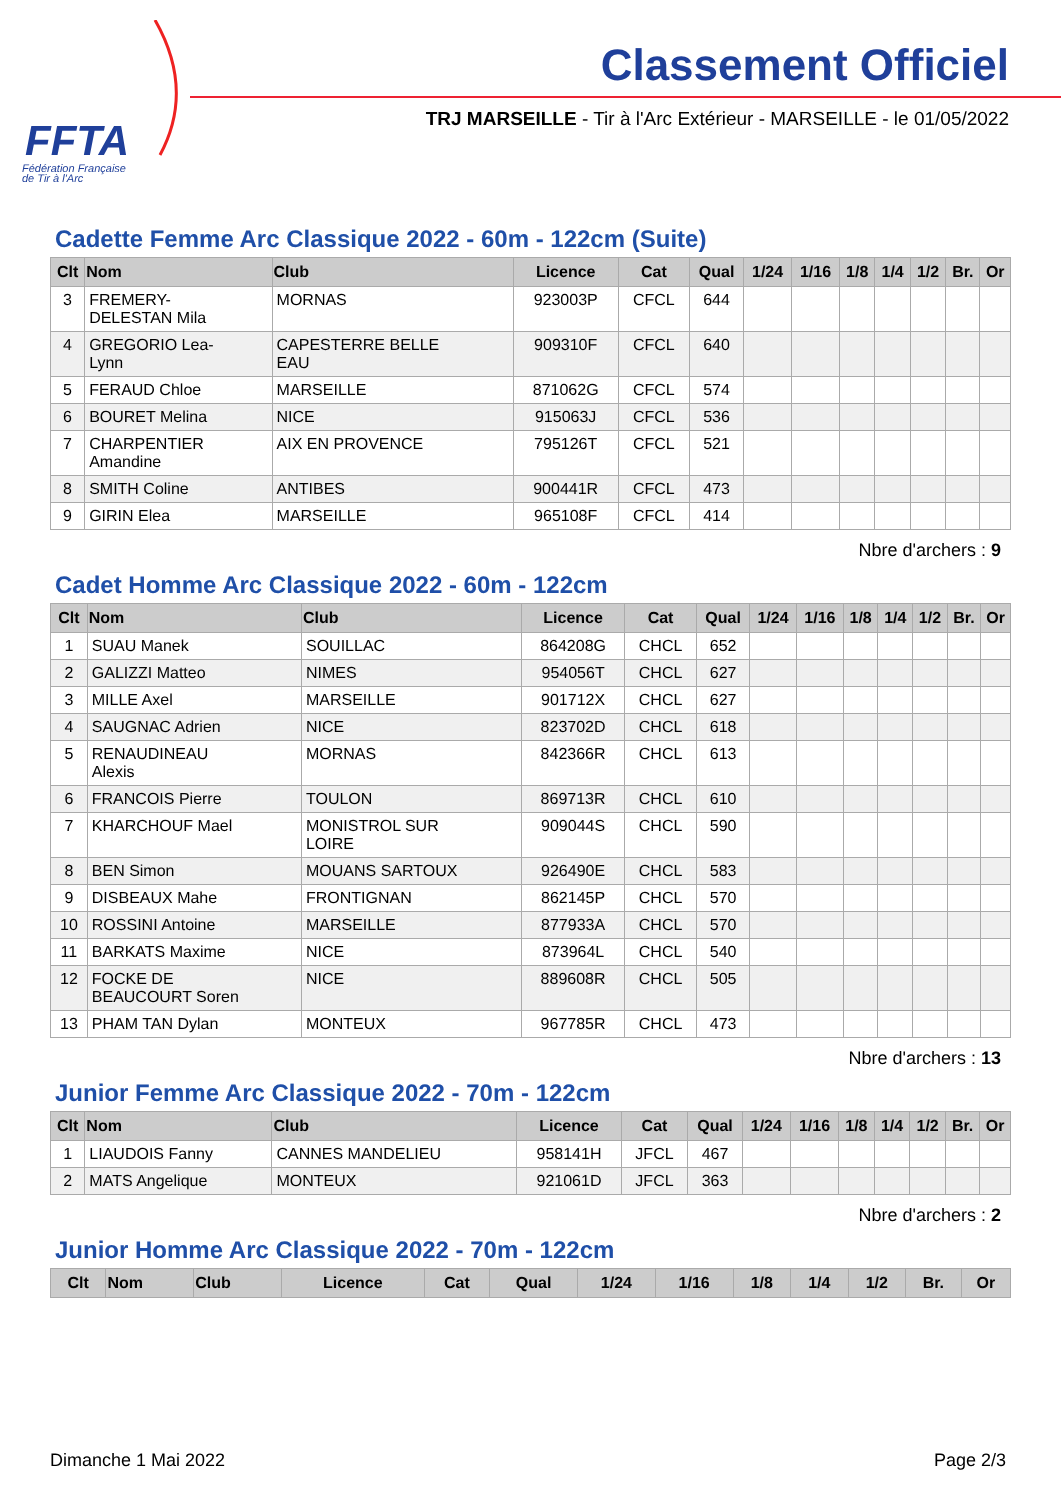FFTA
Fédération Française
de Tir à l'Arc
Classement Officiel
TRJ MARSEILLE - Tir à l'Arc Extérieur - MARSEILLE - le 01/05/2022
Cadette Femme Arc Classique 2022 - 60m - 122cm (Suite)
| Clt | Nom | Club | Licence | Cat | Qual | 1/24 | 1/16 | 1/8 | 1/4 | 1/2 | Br. | Or |
| --- | --- | --- | --- | --- | --- | --- | --- | --- | --- | --- | --- | --- |
| 3 | FREMERY- DELESTAN Mila | MORNAS | 923003P | CFCL | 644 | | | | | | | |
| 4 | GREGORIO Lea- Lynn | CAPESTERRE BELLE EAU | 909310F | CFCL | 640 | | | | | | | |
| 5 | FERAUD Chloe | MARSEILLE | 871062G | CFCL | 574 | | | | | | | |
| 6 | BOURET Melina | NICE | 915063J | CFCL | 536 | | | | | | | |
| 7 | CHARPENTIER Amandine | AIX EN PROVENCE | 795126T | CFCL | 521 | | | | | | | |
| 8 | SMITH Coline | ANTIBES | 900441R | CFCL | 473 | | | | | | | |
| 9 | GIRIN Elea | MARSEILLE | 965108F | CFCL | 414 | | | | | | | |
Nbre d'archers : 9
Cadet Homme Arc Classique 2022 - 60m - 122cm
| Clt | Nom | Club | Licence | Cat | Qual | 1/24 | 1/16 | 1/8 | 1/4 | 1/2 | Br. | Or |
| --- | --- | --- | --- | --- | --- | --- | --- | --- | --- | --- | --- | --- |
| 1 | SUAU Manek | SOUILLAC | 864208G | CHCL | 652 | | | | | | | |
| 2 | GALIZZI Matteo | NIMES | 954056T | CHCL | 627 | | | | | | | |
| 3 | MILLE Axel | MARSEILLE | 901712X | CHCL | 627 | | | | | | | |
| 4 | SAUGNAC Adrien | NICE | 823702D | CHCL | 618 | | | | | | | |
| 5 | RENAUDINEAU Alexis | MORNAS | 842366R | CHCL | 613 | | | | | | | |
| 6 | FRANCOIS Pierre | TOULON | 869713R | CHCL | 610 | | | | | | | |
| 7 | KHARCHOUF Mael | MONISTROL SUR LOIRE | 909044S | CHCL | 590 | | | | | | | |
| 8 | BEN Simon | MOUANS SARTOUX | 926490E | CHCL | 583 | | | | | | | |
| 9 | DISBEAUX Mahe | FRONTIGNAN | 862145P | CHCL | 570 | | | | | | | |
| 10 | ROSSINI Antoine | MARSEILLE | 877933A | CHCL | 570 | | | | | | | |
| 11 | BARKATS Maxime | NICE | 873964L | CHCL | 540 | | | | | | | |
| 12 | FOCKE DE BEAUCOURT Soren | NICE | 889608R | CHCL | 505 | | | | | | | |
| 13 | PHAM TAN Dylan | MONTEUX | 967785R | CHCL | 473 | | | | | | | |
Nbre d'archers : 13
Junior Femme Arc Classique 2022 - 70m - 122cm
| Clt | Nom | Club | Licence | Cat | Qual | 1/24 | 1/16 | 1/8 | 1/4 | 1/2 | Br. | Or |
| --- | --- | --- | --- | --- | --- | --- | --- | --- | --- | --- | --- | --- |
| 1 | LIAUDOIS Fanny | CANNES MANDELIEU | 958141H | JFCL | 467 | | | | | | | |
| 2 | MATS Angelique | MONTEUX | 921061D | JFCL | 363 | | | | | | | |
Nbre d'archers : 2
Junior Homme Arc Classique 2022 - 70m - 122cm
| Clt | Nom | Club | Licence | Cat | Qual | 1/24 | 1/16 | 1/8 | 1/4 | 1/2 | Br. | Or |
| --- | --- | --- | --- | --- | --- | --- | --- | --- | --- | --- | --- | --- |
Dimanche 1 Mai 2022 Page 2/3